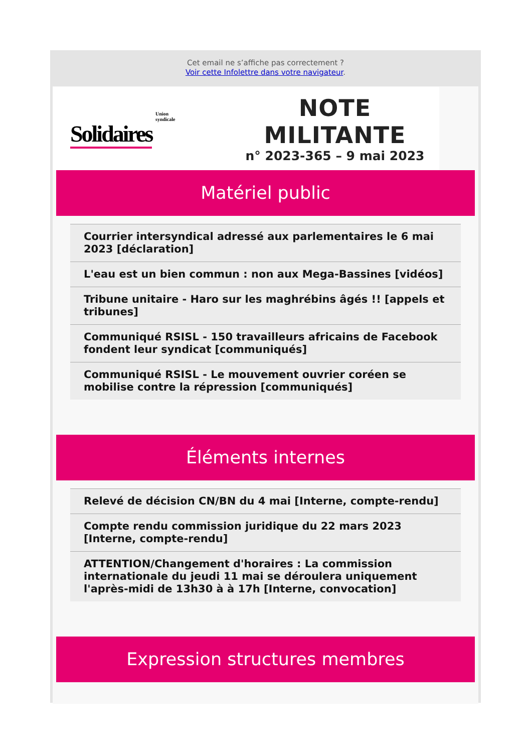Cet email ne s’affiche pas correctement ?
Voir cette Infolettre dans votre navigateur.
Union
syndicale
Solidaires
NOTE MILITANTE
n° 2023-365 – 9 mai 2023
Matériel public
Courrier intersyndical adressé aux parlementaires le 6 mai 2023 [déclaration]
L'eau est un bien commun : non aux Mega-Bassines [vidéos]
Tribune unitaire - Haro sur les maghrébins âgés !! [appels et tribunes]
Communiqué RSISL - 150 travailleurs africains de Facebook fondent leur syndicat [communiqués]
Communiqué RSISL - Le mouvement ouvrier coréen se mobilise contre la répression [communiqués]
Éléments internes
Relevé de décision CN/BN du 4 mai [Interne, compte-rendu]
Compte rendu commission juridique du 22 mars 2023 [Interne, compte-rendu]
ATTENTION/Changement d'horaires : La commission internationale du jeudi 11 mai se déroulera uniquement l'après-midi de 13h30 à à 17h [Interne, convocation]
Expression structures membres